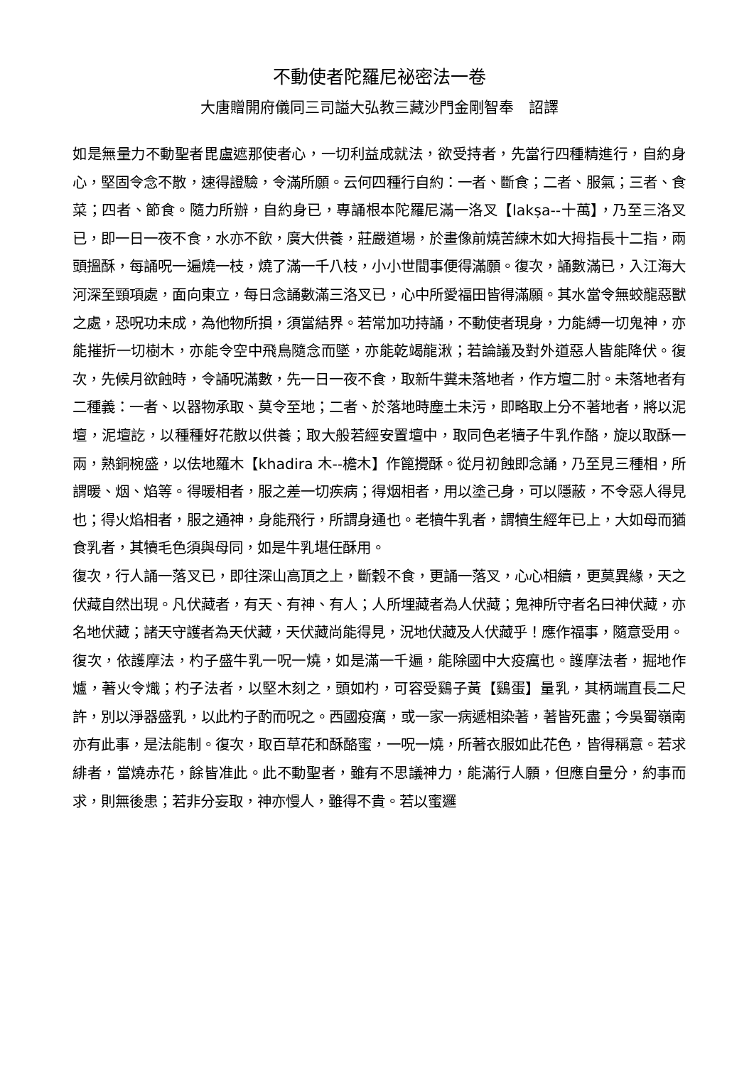不動使者陀羅尼祕密法一卷
大唐贈開府儀同三司謚大弘教三藏沙門金剛智奉　詔譯
如是無量力不動聖者毘盧遮那使者心，一切利益成就法，欲受持者，先當行四種精進行，自約身心，堅固令念不散，速得證驗，令滿所願。云何四種行自約：一者、斷食；二者、服氣；三者、食菜；四者、節食。隨力所辦，自約身已，專誦根本陀羅尼滿一洛叉【lakṣa--十萬】，乃至三洛叉已，即一日一夜不食，水亦不飲，廣大供養，莊嚴道場，於畫像前燒苦練木如大拇指長十二指，兩頭搵酥，每誦呪一遍燒一枝，燒了滿一千八枝，小小世間事便得滿願。復次，誦數滿已，入江海大河深至頸項處，面向東立，每日念誦數滿三洛叉已，心中所愛福田皆得滿願。其水當令無蛟龍惡獸之處，恐呪功未成，為他物所損，須當結界。若常加功持誦，不動使者現身，力能縛一切鬼神，亦能摧折一切樹木，亦能令空中飛鳥隨念而墜，亦能乾竭龍湫；若論議及對外道惡人皆能降伏。復次，先候月欲蝕時，令誦呪滿數，先一日一夜不食，取新牛糞未落地者，作方壇二肘。未落地者有二種義：一者、以器物承取、莫令至地；二者、於落地時塵土未污，即略取上分不著地者，將以泥壇，泥壇訖，以種種好花散以供養；取大般若經安置壇中，取同色老犢子牛乳作酪，旋以取酥一兩，熟銅椀盛，以佉地羅木【khadira 木--檐木】作篦攪酥。從月初蝕即念誦，乃至見三種相，所謂暖、烟、焰等。得暖相者，服之差一切疾病；得烟相者，用以塗己身，可以隱蔽，不令惡人得見也；得火焰相者，服之通神，身能飛行，所謂身通也。老犢牛乳者，謂犢生經年已上，大如母而猶食乳者，其犢毛色須與母同，如是牛乳堪任酥用。
復次，行人誦一落叉已，即往深山高頂之上，斷穀不食，更誦一落叉，心心相續，更莫異緣，天之伏藏自然出現。凡伏藏者，有天、有神、有人；人所埋藏者為人伏藏；鬼神所守者名曰神伏藏，亦名地伏藏；諸天守護者為天伏藏，天伏藏尚能得見，況地伏藏及人伏藏乎！應作福事，隨意受用。
復次，依護摩法，杓子盛牛乳一呪一燒，如是滿一千遍，能除國中大疫癘也。護摩法者，掘地作爐，著火令熾；杓子法者，以堅木刻之，頭如杓，可容受鷄子黃【鷄蛋】量乳，其柄端直長二尺許，別以淨器盛乳，以此杓子酌而呪之。西國疫癘，或一家一病遞相染著，著皆死盡；今吳蜀嶺南亦有此事，是法能制。復次，取百草花和酥酪蜜，一呪一燒，所著衣服如此花色，皆得稱意。若求緋者，當燒赤花，餘皆准此。此不動聖者，雖有不思議神力，能滿行人願，但應自量分，約事而求，則無後患；若非分妄取，神亦慢人，雖得不貴。若以蜜邏